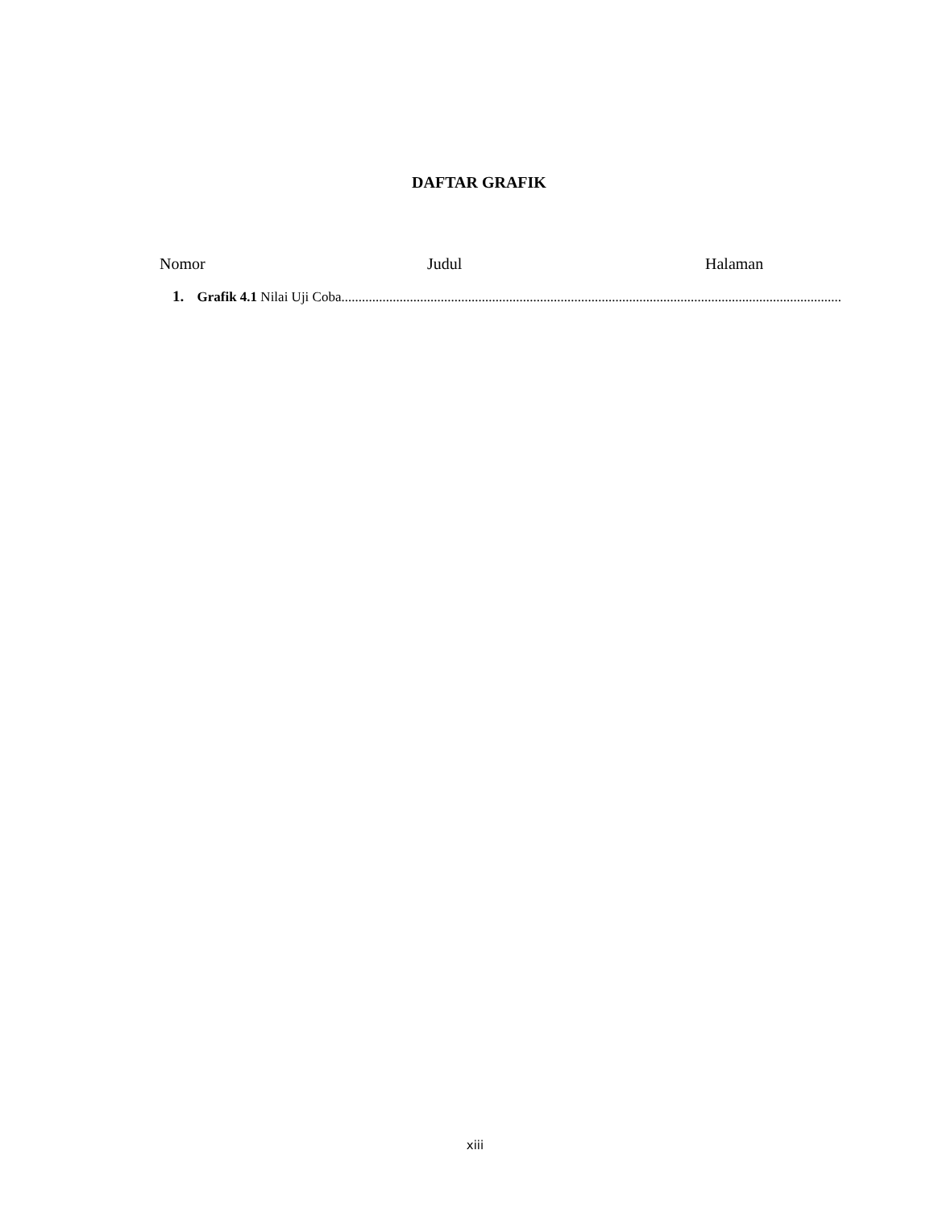DAFTAR GRAFIK
Nomor Judul Halaman
1. Grafik 4.1 Nilai Uji Coba..................................................................................................................................................
xiii